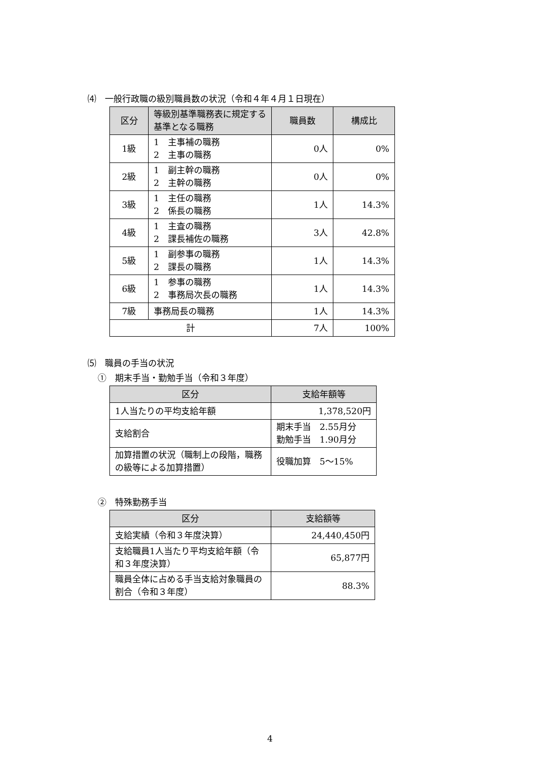⑷　一般行政職の級別職員数の状況（令和４年４月１日現在）
| 区分 | 等級別基準職務表に規定する基準となる職務 | 職員数 | 構成比 |
| --- | --- | --- | --- |
| 1級 | 1 主事補の職務 2 主事の職務 | 0人 | 0% |
| 2級 | 1 副主幹の職務 2 主幹の職務 | 0人 | 0% |
| 3級 | 1 主任の職務 2 係長の職務 | 1人 | 14.3% |
| 4級 | 1 主査の職務 2 課長補佐の職務 | 3人 | 42.8% |
| 5級 | 1 副参事の職務 2 課長の職務 | 1人 | 14.3% |
| 6級 | 1 参事の職務 2 事務局次長の職務 | 1人 | 14.3% |
| 7級 | 事務局長の職務 | 1人 | 14.3% |
| 計 | | 7人 | 100% |
⑸　職員の手当の状況
①　期末手当・勤勉手当（令和３年度）
| 区分 | 支給年額等 |
| --- | --- |
| 1人当たりの平均支給年額 | 1,378,520円 |
| 支給割合 | 期末手当 2.55月分 勤勉手当 1.90月分 |
| 加算措置の状況（職制上の段階，職務の級等による加算措置） | 役職加算 5～15% |
②　特殊勤務手当
| 区分 | 支給額等 |
| --- | --- |
| 支給実績（令和３年度決算） | 24,440,450円 |
| 支給職員1人当たり平均支給年額（令和３年度決算） | 65,877円 |
| 職員全体に占める手当支給対象職員の割合（令和３年度） | 88.3% |
4